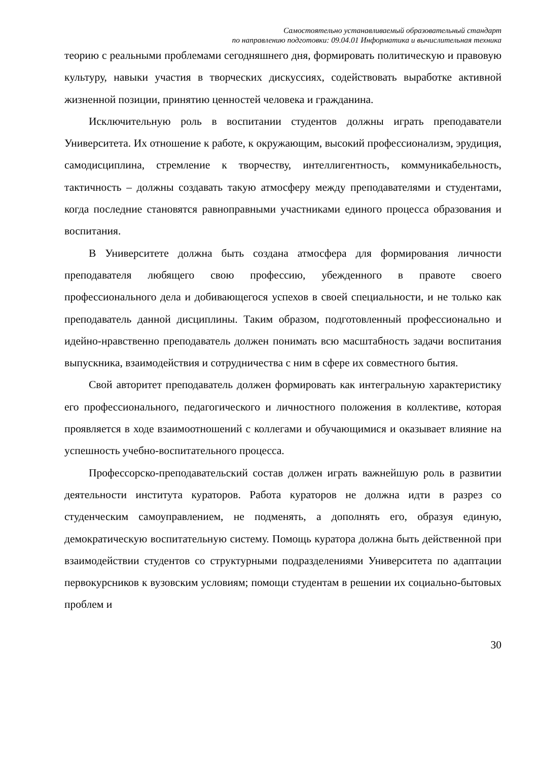Самостоятельно устанавливаемый образовательный стандарт
по направлению подготовки: 09.04.01 Информатика и вычислительная техника
теорию с реальными проблемами сегодняшнего дня, формировать политическую и правовую культуру, навыки участия в творческих дискуссиях, содействовать выработке активной жизненной позиции, принятию ценностей человека и гражданина.
Исключительную роль в воспитании студентов должны играть преподаватели Университета. Их отношение к работе, к окружающим, высокий профессионализм, эрудиция, самодисциплина, стремление к творчеству, интеллигентность, коммуникабельность, тактичность – должны создавать такую атмосферу между преподавателями и студентами, когда последние становятся равноправными участниками единого процесса образования и воспитания.
В Университете должна быть создана атмосфера для формирования личности преподавателя любящего свою профессию, убежденного в правоте своего профессионального дела и добивающегося успехов в своей специальности, и не только как преподаватель данной дисциплины. Таким образом, подготовленный профессионально и идейно-нравственно преподаватель должен понимать всю масштабность задачи воспитания выпускника, взаимодействия и сотрудничества с ним в сфере их совместного бытия.
Свой авторитет преподаватель должен формировать как интегральную характеристику его профессионального, педагогического и личностного положения в коллективе, которая проявляется в ходе взаимоотношений с коллегами и обучающимися и оказывает влияние на успешность учебно-воспитательного процесса.
Профессорско-преподавательский состав должен играть важнейшую роль в развитии деятельности института кураторов. Работа кураторов не должна идти в разрез со студенческим самоуправлением, не подменять, а дополнять его, образуя единую, демократическую воспитательную систему. Помощь куратора должна быть действенной при взаимодействии студентов со структурными подразделениями Университета по адаптации первокурсников к вузовским условиям; помощи студентам в решении их социально-бытовых проблем и
30